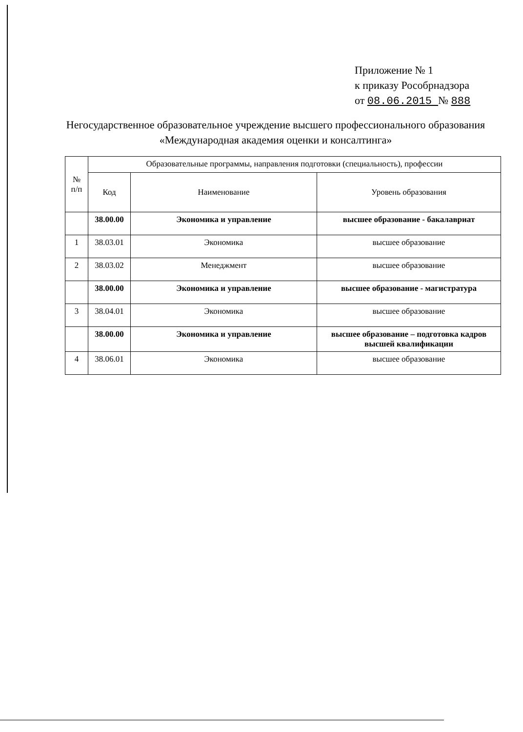Приложение № 1
к приказу Рособрнадзора
от 08.06.2015 № 888
Негосударственное образовательное учреждение высшего профессионального образования «Международная академия оценки и консалтинга»
| № п/п | Образовательные программы, направления подготовки (специальность), профессии | | |
| --- | --- | --- | --- |
| | Код | Наименование | Уровень образования |
| | 38.00.00 | Экономика и управление | высшее образование - бакалавриат |
| 1 | 38.03.01 | Экономика | высшее образование |
| 2 | 38.03.02 | Менеджмент | высшее образование |
| | 38.00.00 | Экономика и управление | высшее образование - магистратура |
| 3 | 38.04.01 | Экономика | высшее образование |
| | 38.00.00 | Экономика и управление | высшее образование – подготовка кадров высшей квалификации |
| 4 | 38.06.01 | Экономика | высшее образование |